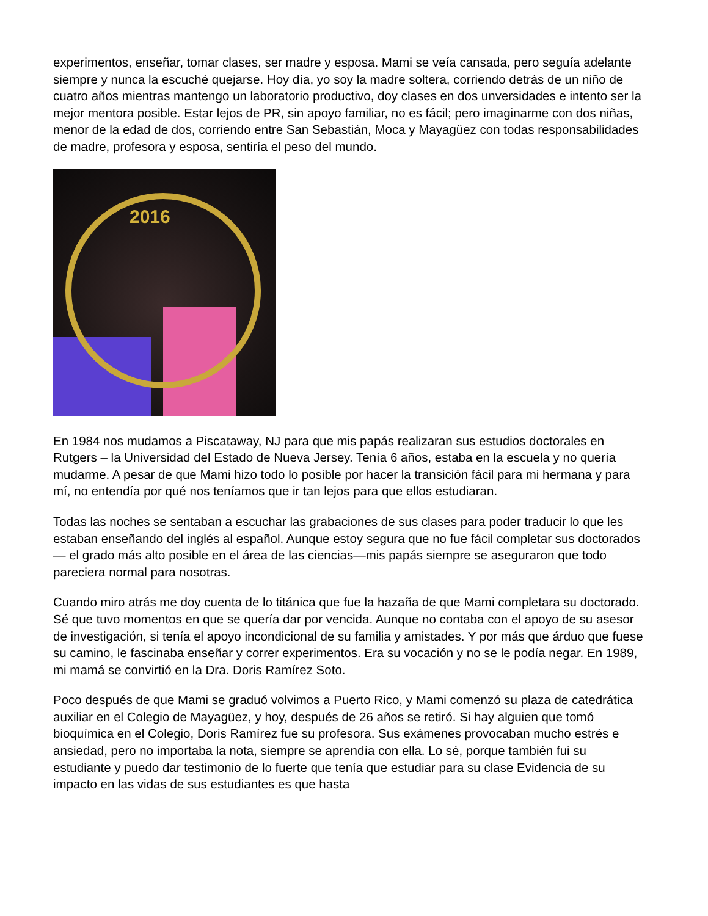experimentos, enseñar, tomar clases, ser madre y esposa. Mami se veía cansada, pero seguía adelante siempre y nunca la escuché quejarse. Hoy día, yo soy la madre soltera, corriendo detrás de un niño de cuatro años mientras mantengo un laboratorio productivo, doy clases en dos unversidades e intento ser la mejor mentora posible. Estar lejos de PR, sin apoyo familiar, no es fácil; pero imaginarme con dos niñas, menor de la edad de dos, corriendo entre San Sebastián, Moca y Mayagüez con todas responsabilidades de madre, profesora y esposa, sentiría el peso del mundo.
2016
En 1984 nos mudamos a Piscataway, NJ para que mis papás realizaran sus estudios doctorales en Rutgers – la Universidad del Estado de Nueva Jersey. Tenía 6 años, estaba en la escuela y no quería mudarme. A pesar de que Mami hizo todo lo posible por hacer la transición fácil para mi hermana y para mí, no entendía por qué nos teníamos que ir tan lejos para que ellos estudiaran.
Todas las noches se sentaban a escuchar las grabaciones de sus clases para poder traducir lo que les estaban enseñando del inglés al español. Aunque estoy segura que no fue fácil completar sus doctorados— el grado más alto posible en el área de las ciencias—mis papás siempre se aseguraron que todo pareciera normal para nosotras.
Cuando miro atrás me doy cuenta de lo titánica que fue la hazaña de que Mami completara su doctorado. Sé que tuvo momentos en que se quería dar por vencida. Aunque no contaba con el apoyo de su asesor de investigación, si tenía el apoyo incondicional de su familia y amistades. Y por más que árduo que fuese su camino, le fascinaba enseñar y correr experimentos. Era su vocación y no se le podía negar. En 1989, mi mamá se convirtió en la Dra. Doris Ramírez Soto.
Poco después de que Mami se graduó volvimos a Puerto Rico, y Mami comenzó su plaza de catedrática auxiliar en el Colegio de Mayagüez, y hoy, después de 26 años se retiró. Si hay alguien que tomó bioquímica en el Colegio, Doris Ramírez fue su profesora. Sus exámenes provocaban mucho estrés e ansiedad, pero no importaba la nota, siempre se aprendía con ella. Lo sé, porque también fui su estudiante y puedo dar testimonio de lo fuerte que tenía que estudiar para su clase Evidencia de su impacto en las vidas de sus estudiantes es que hasta